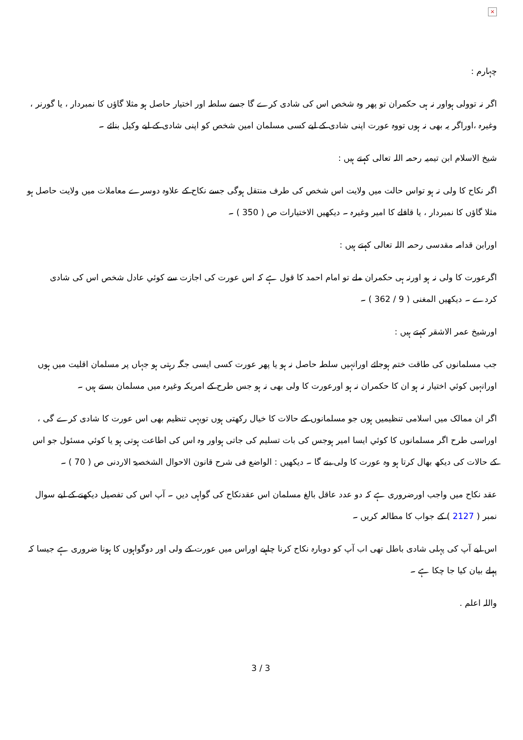×
چہارم :
اگر نہ توولی ہواور نہ ہی حکمران تو پھر وہ شخص اس کی شادی کرے گا جسے سلطہ اور اختیار حاصل ہو مثلا گاؤں کا نمبردار ، یا گورنر ، وغیرہ ،اوراگر یہ بھی نہ ہوں تووہ عورت اپنی شادی کے لیے کسی مسلمان امین شخص کو اپنی شادی کے لیے وکیل بنائے ۔
شیخ الاسلام ابن تیمیہ رحمہ اللہ تعالی کہتے ہیں :
اگر نکاح کا ولی نہ ہو تواس حالت میں ولایت اس شخص کی طرف منتقل ہوگی جسے نکاح کے علاوہ دوسرے معاملات میں ولایت حاصل ہو مثلا گاؤں کا نمبردار ، یا قافلے کا امیر وغیرہ ۔ دیکھیں الاختیارات ص ( 350 ) ۔
اورابن قدامہ مقدسی رحمہ اللہ تعالی کہتے ہیں :
اگرعورت کا ولی نہ ہو اورنہ ہی حکمران ملے تو امام احمد کا قول ہے کہ اس عورت کی اجازت سے کوئي عادل شخص اس کی شادی کردے ۔ دیکھیں المغنی ( 9 / 362 ) ۔
اورشیخ عمر الاشقر کہتے ہیں :
جب مسلمانوں کی طاقت ختم ہوجائے اورانہیں سلطہ حاصل نہ ہو یا پھر عورت کسی ایسی جگہ رہتی ہو جہاں پر مسلمان اقلیت میں ہوں اورانہیں کوئي اختیار نہ ہو ان کا حکمران نہ ہو اورعورت کا ولی بھی نہ ہو جس طرح کے امریکہ وغیرہ میں مسلمان بستے ہیں ۔
اگر ان ممالک میں اسلامی تنظیمیں ہوں جو مسلمانوں کے حالات کا خیال رکھتی ہوں تویہی تنظیم بھی اس عورت کا شادی کرے گی ، اوراسی طرح اگر مسلمانوں کا کوئي ایسا امیر ہوجس کی بات تسلیم کی جاتی ہواور وہ اس کی اطاعت ہوتی ہو یا کوئي مسئول جو اس کے حالات کی دیکھ بھال کرتا ہو وہ عورت کا ولی بنے گا ۔ دیکھیں : الواضع فی شرح قانون الاحوال الشخصیۃ الاردنی ص ( 70 ) ۔
عقد نکاح میں واجب اورضروری ہے کہ دو عدد عاقل بالغ مسلمان اس عقدنکاح کی گواہی دیں ۔ آپ اس کی تفصیل دیکھنے کے لیے سوال نمبر ( 2127 ) کے جواب کا مطالعہ کریں ۔
اس لیے آپ کی پہلی شادی باطل تھی اب آپ کو دوبارہ نکاح کرنا چاہیے اوراس میں عورت کے ولی اور دوگواہوں کا ہونا ضروری ہے جیسا کہ پہلے بیان کیا جا چکا ہے ۔
واللہ اعلم .
3 / 3